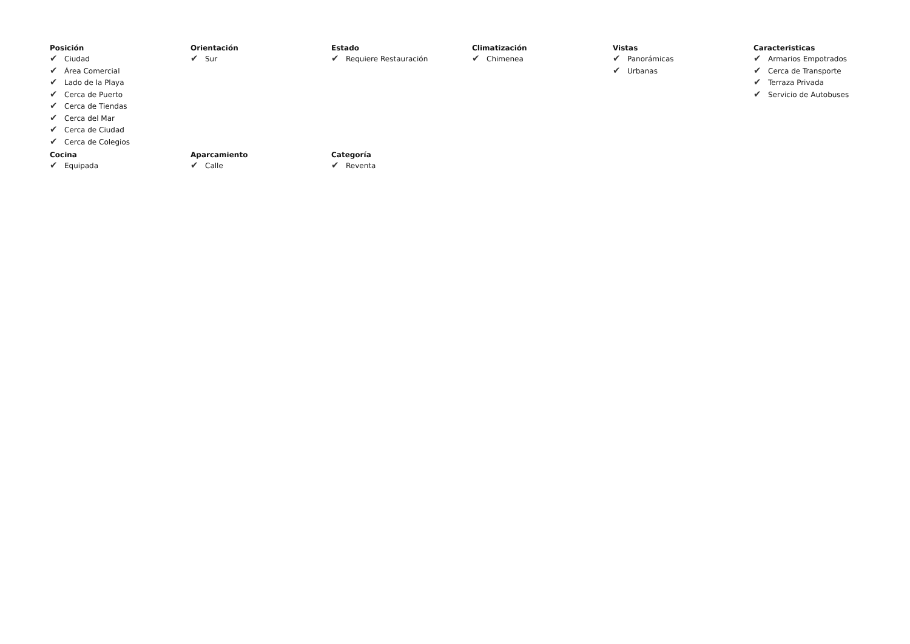Posición
✔ Ciudad
✔ Área Comercial
✔ Lado de la Playa
✔ Cerca de Puerto
✔ Cerca de Tiendas
✔ Cerca del Mar
✔ Cerca de Ciudad
✔ Cerca de Colegios
Orientación
✔ Sur
Estado
✔ Requiere Restauración
Climatización
✔ Chimenea
Vistas
✔ Panorámicas
✔ Urbanas
Caracteristicas
✔ Armarios Empotrados
✔ Cerca de Transporte
✔ Terraza Privada
✔ Servicio de Autobuses
Cocina
✔ Equipada
Aparcamiento
✔ Calle
Categoría
✔ Reventa